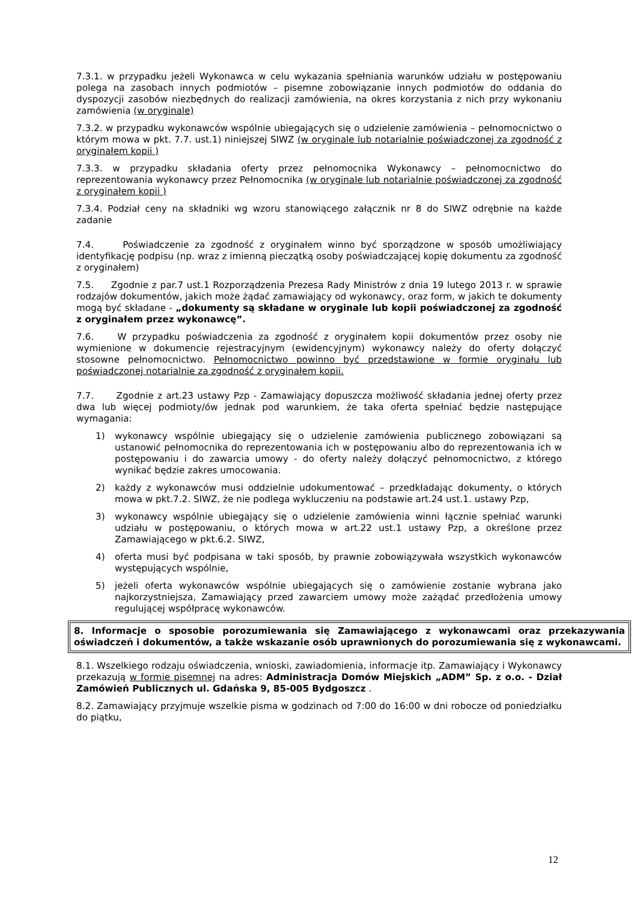7.3.1. w przypadku jeżeli Wykonawca w celu wykazania spełniania warunków udziału w postępowaniu polega na zasobach innych podmiotów – pisemne zobowiązanie innych podmiotów do oddania do dyspozycji zasobów niezbędnych do realizacji zamówienia, na okres korzystania z nich przy wykonaniu zamówienia (w oryginale)
7.3.2. w przypadku wykonawców wspólnie ubiegających się o udzielenie zamówienia – pełnomocnictwo o którym mowa w pkt. 7.7. ust.1) niniejszej SIWZ (w oryginale lub notarialnie poświadczonej za zgodność z oryginałem kopii )
7.3.3. w przypadku składania oferty przez pełnomocnika Wykonawcy – pełnomocnictwo do reprezentowania wykonawcy przez Pełnomocnika (w oryginale lub notarialnie poświadczonej za zgodność z oryginałem kopii )
7.3.4. Podział ceny na składniki wg wzoru stanowiącego załącznik nr 8 do SIWZ odrębnie na każde zadanie
7.4. Poświadczenie za zgodność z oryginałem winno być sporządzone w sposób umożliwiający identyfikację podpisu (np. wraz z imienną pieczątką osoby poświadczającej kopię dokumentu za zgodność z oryginałem)
7.5. Zgodnie z par.7 ust.1 Rozporządzenia Prezesa Rady Ministrów z dnia 19 lutego 2013 r. w sprawie rodzajów dokumentów, jakich może żądać zamawiający od wykonawcy, oraz form, w jakich te dokumenty mogą być składane - „dokumenty są składane w oryginale lub kopii poświadczonej za zgodność z oryginałem przez wykonawcę”.
7.6. W przypadku poświadczenia za zgodność z oryginałem kopii dokumentów przez osoby nie wymienione w dokumencie rejestracyjnym (ewidencyjnym) wykonawcy należy do oferty dołączyć stosowne pełnomocnictwo. Pełnomocnictwo powinno być przedstawione w formie oryginału lub poświadczonej notarialnie za zgodność z oryginałem kopii.
7.7. Zgodnie z art.23 ustawy Pzp - Zamawiający dopuszcza możliwość składania jednej oferty przez dwa lub więcej podmioty/ów jednak pod warunkiem, że taka oferta spełniać będzie następujące wymagania:
1) wykonawcy wspólnie ubiegający się o udzielenie zamówienia publicznego zobowiązani są ustanowić pełnomocnika do reprezentowania ich w postępowaniu albo do reprezentowania ich w postępowaniu i do zawarcia umowy - do oferty należy dołączyć pełnomocnictwo, z którego wynikać będzie zakres umocowania.
2) każdy z wykonawców musi oddzielnie udokumentować – przedkładając dokumenty, o których mowa w pkt.7.2. SIWZ, że nie podlega wykluczeniu na podstawie art.24 ust.1. ustawy Pzp,
3) wykonawcy wspólnie ubiegający się o udzielenie zamówienia winni łącznie spełniać warunki udziału w postępowaniu, o których mowa w art.22 ust.1 ustawy Pzp, a określone przez Zamawiającego w pkt.6.2. SIWZ,
4) oferta musi być podpisana w taki sposób, by prawnie zobowiązywała wszystkich wykonawców występujących wspólnie,
5) jeżeli oferta wykonawców wspólnie ubiegających się o zamówienie zostanie wybrana jako najkorzystniejsza, Zamawiający przed zawarciem umowy może zażądać przedłożenia umowy regulującej współpracę wykonawców.
8. Informacje o sposobie porozumiewania się Zamawiającego z wykonawcami oraz przekazywania oświadczeń i dokumentów, a także wskazanie osób uprawnionych do porozumiewania się z wykonawcami.
8.1. Wszelkiego rodzaju oświadczenia, wnioski, zawiadomienia, informacje itp. Zamawiający i Wykonawcy przekazują w formie pisemnej na adres: Administracja Domów Miejskich „ADM” Sp. z o.o. - Dział Zamówień Publicznych ul. Gdańska 9, 85-005 Bydgoszcz .
8.2. Zamawiający przyjmuje wszelkie pisma w godzinach od 7:00 do 16:00 w dni robocze od poniedziałku do piątku,
12